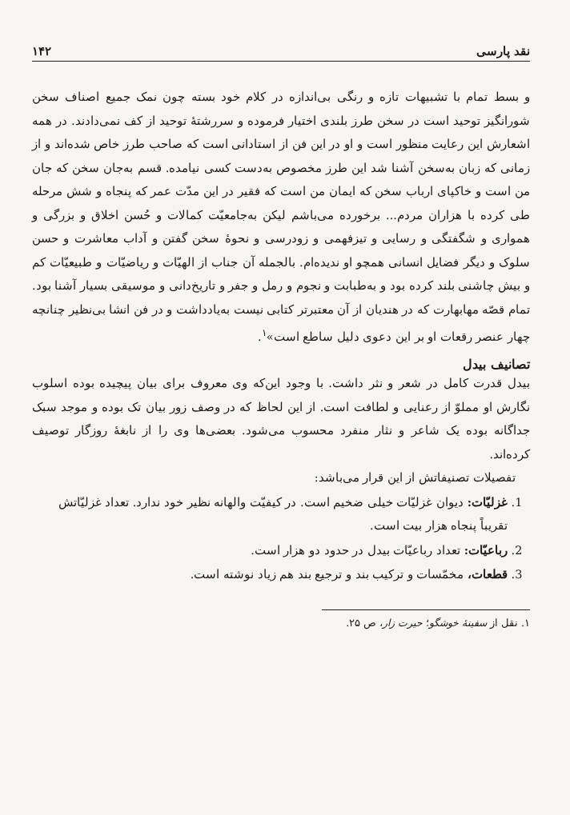نقد پارسی ۱۴۲
و بسط تمام با تشبیهات تازه و رنگی بی‌اندازه در کلام خود بسته چون نمک جمیع اصناف سخن شورانگیز توحید است در سخن طرز بلندی اختیار فرموده و سررشتهٔ توحید از کف نمی‌دادند. در همه اشعارش این رعایت منظور است و او در این فن از استادانی است که صاحب طرز خاص شده‌اند و از زمانی که زبان به‌سخن آشنا شد این طرز مخصوص به‌دست کسی نیامده. قسم به‌جان سخن که جان من است و خاکپای ارباب سخن که ایمان من است که فقیر در این مدّت عمر که پنجاه و شش مرحله طی کرده با هزاران مردم... برخورده می‌باشم لیکن به‌جامعیّت کمالات و حُسن اخلاق و بزرگی و همواری و شگفتگی و رسایی و تیزفهمی و زودرسی و نحوهٔ سخن گفتن و آداب معاشرت و حسن سلوک و دیگر فضایل انسانی همچو او ندیده‌ام. بالجمله آن جناب از الهیّات و ریاضیّات و طبیعیّات کم و بیش چاشنی بلند کرده بود و به‌طبابت و نجوم و رمل و جفر و تاریخ‌دانی و موسیقی بسیار آشنا بود. تمام قصّه مهابهارت که در هندیان از آن معتبرتر کتابی نیست به‌یادداشت و در فن انشا بی‌نظیر چنانچه چهار عنصر رقعات او بر این دعوی دلیل ساطع است»<sup>۱</sup>.
تصانیف بیدل
بیدل قدرت کامل در شعر و نثر داشت. با وجود این‌که وی معروف برای بیان پیچیده بوده اسلوب نگارش او مملوّ از رعنایی و لطافت است. از این لحاظ که در وصف زور بیان تک بوده و موجد سبک جداگانه بوده یک شاعر و نثار منفرد محسوب می‌شود. بعضی‌ها وی را از نابغهٔ روزگار توصیف کرده‌اند.
تفصیلات تصنیفاتش از این قرار می‌باشد:
1. غزلیّات: دیوان غزلیّات خیلی ضخیم است. در کیفیّت والهانه نظیر خود ندارد. تعداد غزلیّاتش تقریباً پنجاه هزار بیت است.
2. رباعیّات: تعداد رباعیّات بیدل در حدود دو هزار است.
3. قطعات، مخمّسات و ترکیب بند و ترجیع بند هم زیاد نوشته است.
۱. نقل از سفینهٔ خوشگو؛ حیرت زار، ص ۲۵.